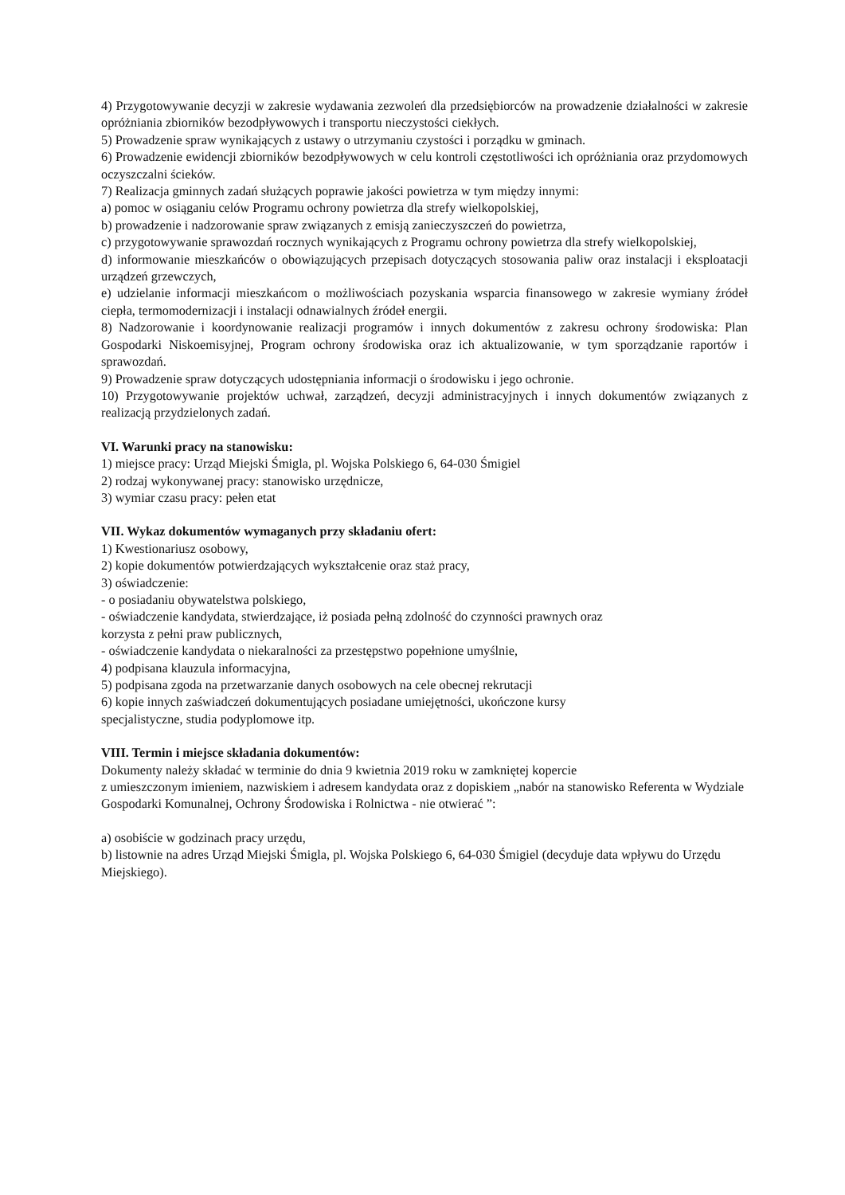4) Przygotowywanie decyzji w zakresie wydawania zezwoleń dla przedsiębiorców na prowadzenie działalności w zakresie opróżniania zbiorników bezodpływowych i transportu nieczystości ciekłych.
5) Prowadzenie spraw wynikających z ustawy o utrzymaniu czystości i porządku w gminach.
6) Prowadzenie ewidencji zbiorników bezodpływowych w celu kontroli częstotliwości ich opróżniania oraz przydomowych oczyszczalni ścieków.
7) Realizacja gminnych zadań służących poprawie jakości powietrza w tym między innymi:
a) pomoc w osiąganiu celów Programu ochrony powietrza dla strefy wielkopolskiej,
b) prowadzenie i nadzorowanie spraw związanych z emisją zanieczyszczeń do powietrza,
c) przygotowywanie sprawozdań rocznych wynikających z Programu ochrony powietrza dla strefy wielkopolskiej,
d) informowanie mieszkańców o obowiązujących przepisach dotyczących stosowania paliw oraz instalacji i eksploatacji urządzeń grzewczych,
e) udzielanie informacji mieszkańcom o możliwościach pozyskania wsparcia finansowego w zakresie wymiany źródeł ciepła, termomodernizacji i instalacji odnawialnych źródeł energii.
8) Nadzorowanie i koordynowanie realizacji programów i innych dokumentów z zakresu ochrony środowiska: Plan Gospodarki Niskoemisyjnej, Program ochrony środowiska oraz ich aktualizowanie, w tym sporządzanie raportów i sprawozdań.
9) Prowadzenie spraw dotyczących udostępniania informacji o środowisku i jego ochronie.
10) Przygotowywanie projektów uchwał, zarządzeń, decyzji administracyjnych i innych dokumentów związanych z realizacją przydzielonych zadań.
VI. Warunki pracy na stanowisku:
1) miejsce pracy: Urząd Miejski Śmigla, pl. Wojska Polskiego 6, 64-030 Śmigiel
2) rodzaj wykonywanej pracy: stanowisko urzędnicze,
3) wymiar czasu pracy: pełen etat
VII. Wykaz dokumentów wymaganych przy składaniu ofert:
1) Kwestionariusz osobowy,
2) kopie dokumentów potwierdzających wykształcenie oraz staż pracy,
3) oświadczenie:
- o posiadaniu obywatelstwa polskiego,
- oświadczenie kandydata, stwierdzające, iż posiada pełną zdolność do czynności prawnych oraz
korzysta z pełni praw publicznych,
- oświadczenie kandydata o niekaralności za przestępstwo popełnione umyślnie,
4) podpisana klauzula informacyjna,
5) podpisana zgoda na przetwarzanie danych osobowych na cele obecnej rekrutacji
6) kopie innych zaświadczeń dokumentujących posiadane umiejętności, ukończone kursy
specjalistyczne, studia podyplomowe itp.
VIII. Termin i miejsce składania dokumentów:
Dokumenty należy składać w terminie do dnia 9 kwietnia 2019 roku w zamkniętej kopercie
z umieszczonym imieniem, nazwiskiem i adresem kandydata oraz z dopiskiem „nabór na stanowisko Referenta w Wydziale Gospodarki Komunalnej, Ochrony Środowiska i Rolnictwa - nie otwierać ”:
a) osobiście w godzinach pracy urzędu,
b) listownie na adres Urząd Miejski Śmigla, pl. Wojska Polskiego 6, 64-030 Śmigiel (decyduje data wpływu do Urzędu Miejskiego).